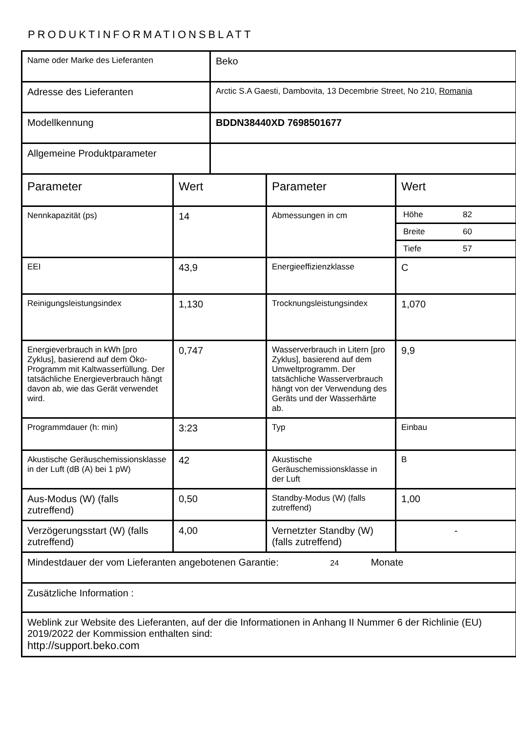PRODUKTINFORMATIONSBLATT
| Name oder Marke des Lieferanten | | Beko | | |
| Adresse des Lieferanten | | Arctic S.A Gaesti, Dambovita, 13 Decembrie Street, No 210, Romania | | |
| Modellkennung | | BDDN38440XD 7698501677 | | |
| Allgemeine Produktparameter | | | | |
| Parameter | Wert | | Parameter | Wert |
| Nennkapazität (ps) | 14 | | Abmessungen in cm | / Höhe / 82 / / Breite / 60 / / Tiefe / 57 / |
| EEI | 43,9 | | Energieeffizienzklasse | C |
| Reinigungsleistungsindex | 1,130 | | Trocknungsleistungsindex | 1,070 |
| Energieverbrauch in kWh [pro Zyklus], basierend auf dem Öko-Programm mit Kaltwasserfüllung. Der tatsächliche Energieverbrauch hängt davon ab, wie das Gerät verwendet wird. | 0,747 | | Wasserverbrauch in Litern [pro Zyklus], basierend auf dem Umweltprogramm. Der tatsächliche Wasserverbrauch hängt von der Verwendung des Geräts und der Wasserhärte ab. | 9,9 |
| Programmdauer (h: min) | 3:23 | | Typ | Einbau |
| Akustische Geräuschemissionsklasse in der Luft (dB (A) bei 1 pW) | 42 | | Akustische Geräuschemissionsklasse in der Luft | B |
| Aus-Modus (W) (falls zutreffend) | 0,50 | | Standby-Modus (W) (falls zutreffend) | 1,00 |
| Verzögerungsstart (W) (falls zutreffend) | 4,00 | | Vernetzter Standby (W) (falls zutreffend) | - |
| Mindestdauer der vom Lieferanten angebotenen Garantie: 24 Monate | | | | |
| Zusätzliche Information : | | | | |
| Weblink zur Website des Lieferanten, auf der die Informationen in Anhang II Nummer 6 der Richlinie (EU) 2019/2022 der Kommission enthalten sind: http://support.beko.com | | | | |